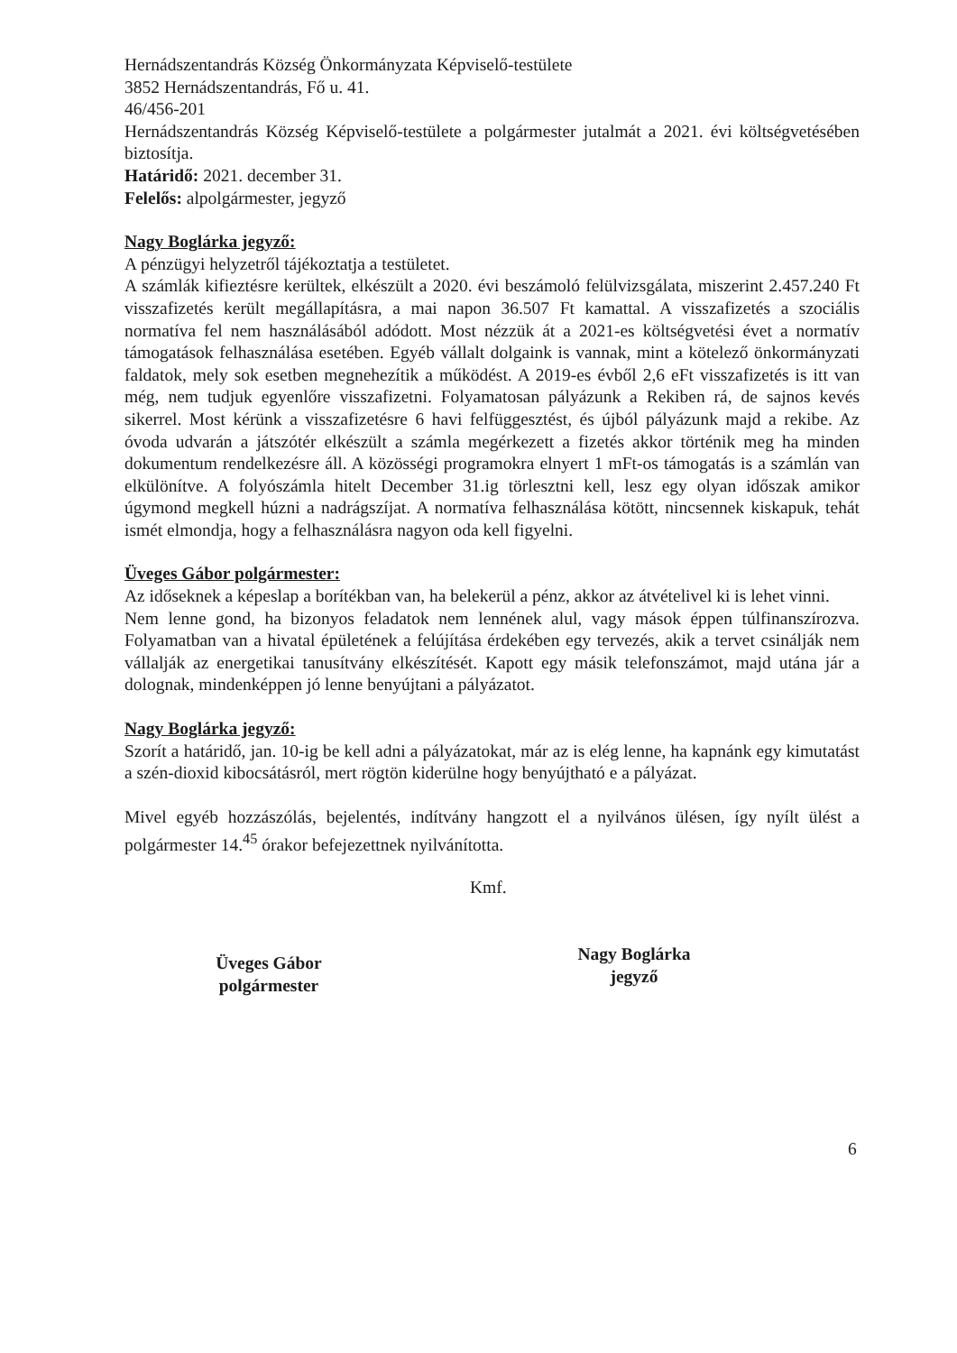Hernádszentandrás Község Önkormányzata Képviselő-testülete
3852 Hernádszentandrás, Fő u. 41.
46/456-201
Hernádszentandrás Község Képviselő-testülete a polgármester jutalmát a 2021. évi költségvetésében biztosítja.
Határidő: 2021. december 31.
Felelős: alpolgármester, jegyző
Nagy Boglárka jegyző:
A pénzügyi helyzetről tájékoztatja a testületet.
A számlák kifieztésre kerültek, elkészült a 2020. évi beszámoló felülvizsgálata, miszerint 2.457.240 Ft visszafizetés került megállapításra, a mai napon 36.507 Ft kamattal. A visszafizetés a szociális normatíva fel nem használásából adódott. Most nézzük át a 2021-es költségvetési évet a normatív támogatások felhasználása esetében. Egyéb vállalt dolgaink is vannak, mint a kötelező önkormányzati faldatok, mely sok esetben megnehezítik a működést. A 2019-es évből 2,6 eFt visszafizetés is itt van még, nem tudjuk egyenlőre visszafizetni. Folyamatosan pályázunk a Rekiben rá, de sajnos kevés sikerrel. Most kérünk a visszafizetésre 6 havi felfüggesztést, és újból pályázunk majd a rekibe. Az óvoda udvarán a játszótér elkészült a számla megérkezett a fizetés akkor történik meg ha minden dokumentum rendelkezésre áll. A közösségi programokra elnyert 1 mFt-os támogatás is a számlán van elkülönítve. A folyószámla hitelt December 31.ig törlesztni kell, lesz egy olyan időszak amikor úgymond megkell húzni a nadrágszíjat. A normatíva felhasználása kötött, nincsennek kiskapuk, tehát ismét elmondja, hogy a felhasználásra nagyon oda kell figyelni.
Üveges Gábor polgármester:
Az időseknek a képeslap a borítékban van, ha belekerül a pénz, akkor az átvételivel ki is lehet vinni.
Nem lenne gond, ha bizonyos feladatok nem lennének alul, vagy mások éppen túlfinanszírozva. Folyamatban van a hivatal épületének a felújítása érdekében egy tervezés, akik a tervet csinálják nem vállalják az energetikai tanusítvány elkészítését. Kapott egy másik telefonszámot, majd utána jár a dolognak, mindenképpen jó lenne benyújtani a pályázatot.
Nagy Boglárka jegyző:
Szorít a határidő, jan. 10-ig be kell adni a pályázatokat, már az is elég lenne, ha kapnánk egy kimutatást a szén-dioxid kibocsátásról, mert rögtön kiderülne hogy benyújtható e a pályázat.
Mivel egyéb hozzászólás, bejelentés, indítvány hangzott el a nyilvános ülésen, így nyílt ülést a polgármester 14.<sup>45</sup> órakor befejezettnek nyilvánította.
Kmf.
Üveges Gábor
polgármester
Nagy Boglárka
jegyző
6